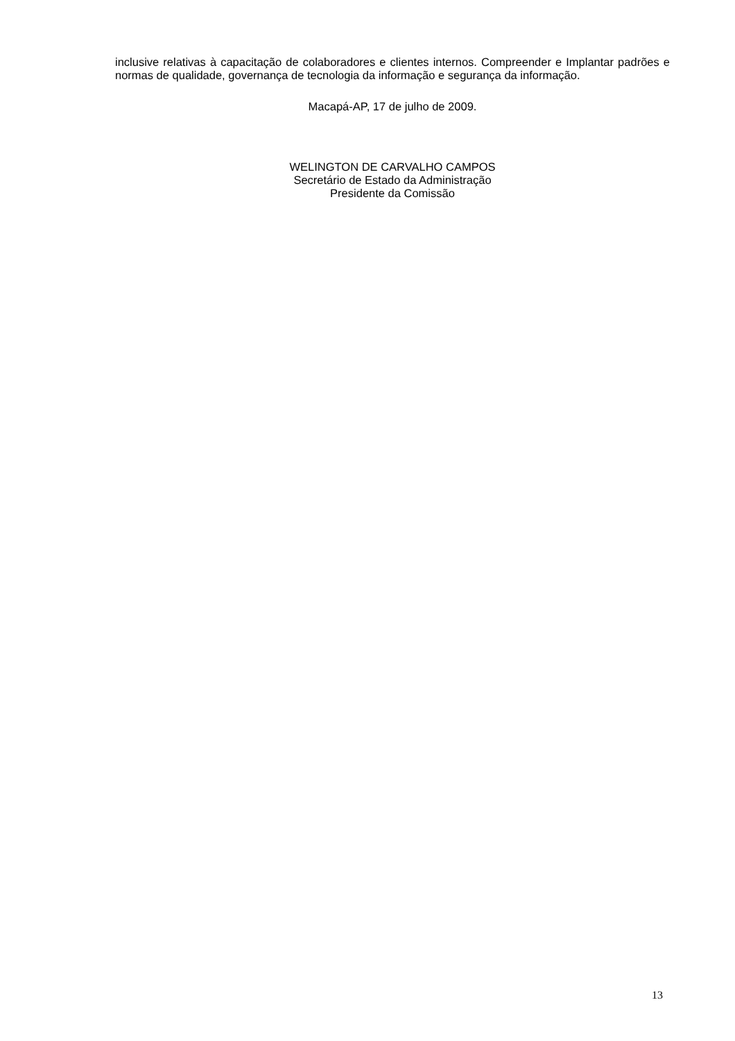inclusive relativas à capacitação de colaboradores e clientes internos. Compreender e Implantar padrões e normas de qualidade, governança de tecnologia da informação e segurança da informação.
Macapá-AP, 17 de julho de 2009.
WELINGTON DE CARVALHO CAMPOS
Secretário de Estado da Administração
Presidente da Comissão
13